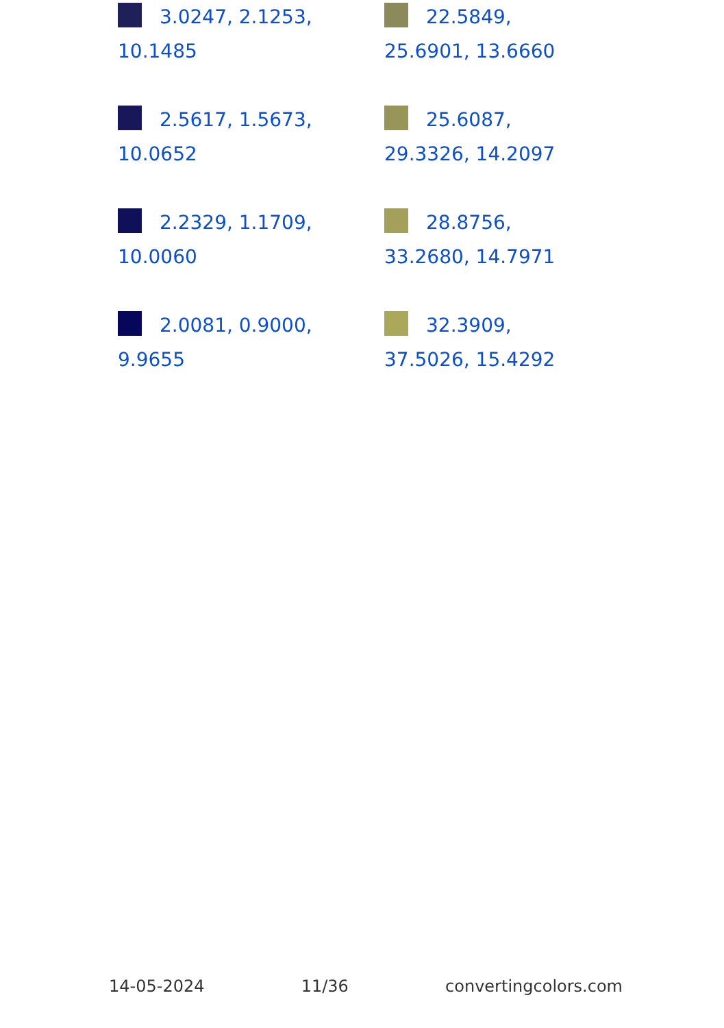3.0247, 2.1253, 10.1485
22.5849, 25.6901, 13.6660
2.5617, 1.5673, 10.0652
25.6087, 29.3326, 14.2097
2.2329, 1.1709, 10.0060
28.8756, 33.2680, 14.7971
2.0081, 0.9000, 9.9655
32.3909, 37.5026, 15.4292
14-05-2024 11/36 convertingcolors.com